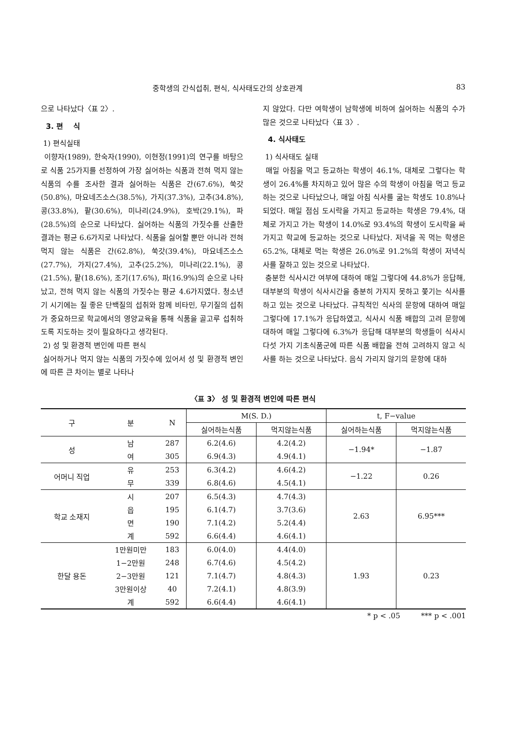중학생의 간식섭취, 편식, 식사태도간의 상호관계 83
으로 나타났다〈표 2〉.
3. 편 식
1) 편식실태
이향자(1989), 한숙자(1990), 이현정(1991)의 연구를 바탕으로 식품 25가지를 선정하여 가장 싫어하는 식품과 전혀 먹지 않는 식품의 수를 조사한 결과 싫어하는 식품은 간(67.6%), 쑥갓(50.8%), 마요네즈소스(38.5%), 가지(37.3%), 고추(34.8%), 콩(33.8%), 팥(30.6%), 미나리(24.9%), 호박(29.1%), 파(28.5%)의 순으로 나타났다. 싫어하는 식품의 가짓수를 산출한 결과는 평균 6.6가지로 나타났다. 식품을 싫어할 뿐만 아니라 전혀 먹지 않는 식품은 간(62.8%), 쑥갓(39.4%), 마요네즈소스(27.7%), 가지(27.4%), 고추(25.2%), 미나리(22.1%), 콩(21.5%), 팥(18.6%), 조기(17.6%), 파(16.9%)의 순으로 나타났고, 전혀 먹지 않는 식품의 가짓수는 평균 4.6가지였다. 청소년기 시기에는 질 좋은 단백질의 섭취와 함께 비타민, 무기질의 섭취가 중요하므로 학교에서의 영양교육을 통해 식품을 골고루 섭취하도록 지도하는 것이 필요하다고 생각된다.
2) 성 및 환경적 변인에 따른 편식
싫어하거나 먹지 않는 식품의 가짓수에 있어서 성 및 환경적 변인에 따른 큰 차이는 별로 나타나
지 않았다. 다만 여학생이 남학생에 비하여 싫어하는 식품의 수가 많은 것으로 나타났다〈표 3〉.
4. 식사태도
1) 식사태도 실태
매일 아침을 먹고 등교하는 학생이 46.1%, 대체로 그렇다는 학생이 26.4%를 차지하고 있어 많은 수의 학생이 아침을 먹고 등교하는 것으로 나타났으나, 매일 아침 식사를 굶는 학생도 10.8%나 되었다. 매일 점심 도시락을 가지고 등교하는 학생은 79.4%, 대체로 가지고 가는 학생이 14.0%로 93.4%의 학생이 도시락을 싸가지고 학교에 등교하는 것으로 나타났다. 저녁을 꼭 먹는 학생은 65.2%, 대체로 먹는 학생은 26.0%로 91.2%의 학생이 저녁식사를 잘하고 있는 것으로 나타났다.
충분한 식사시간 여부에 대하여 매일 그렇다에 44.8%가 응답해, 대부분의 학생이 식사시간을 충분히 가지지 못하고 쫓기는 식사를 하고 있는 것으로 나타났다. 규칙적인 식사의 문항에 대하여 매일 그렇다에 17.1%가 응답하였고, 식사시 식품 배합의 고려 문항에 대하여 매일 그렇다에 6.3%가 응답해 대부분의 학생들이 식사시 다섯 가지 기초식품군에 따른 식품 배합을 전혀 고려하지 않고 식사를 하는 것으로 나타났다. 음식 가리지 않기의 문항에 대하
〈표 3〉 성 및 환경적 변인에 따른 편식
| 구 | 분 | N | M(S. D.) | | t, F−value | |
| --- | --- | --- | --- | --- | --- | --- |
| | | | 싫어하는식품 | 먹지않는식품 | 싫어하는식품 | 먹지않는식품 |
| 성 | 남 | 287 | 6.2(4.6) | 4.2(4.2) | −1.94* | −1.87 |
| | 여 | 305 | 6.9(4.3) | 4.9(4.1) | | |
| 어머니 직업 | 유 | 253 | 6.3(4.2) | 4.6(4.2) | −1.22 | 0.26 |
| | 무 | 339 | 6.8(4.6) | 4.5(4.1) | | |
| 학교 소재지 | 시 | 207 | 6.5(4.3) | 4.7(4.3) | 2.63 | 6.95*** |
| | 읍 | 195 | 6.1(4.7) | 3.7(3.6) | | |
| | 면 | 190 | 7.1(4.2) | 5.2(4.4) | | |
| | 계 | 592 | 6.6(4.4) | 4.6(4.1) | | |
| 한달 용돈 | 1만원미만 | 183 | 6.0(4.0) | 4.4(4.0) | 1.93 | 0.23 |
| | 1−2만원 | 248 | 6.7(4.6) | 4.5(4.2) | | |
| | 2−3만원 | 121 | 7.1(4.7) | 4.8(4.3) | | |
| | 3만원이상 | 40 | 7.2(4.1) | 4.8(3.9) | | |
| | 계 | 592 | 6.6(4.4) | 4.6(4.1) | | |
* p < .05 *** p < .001